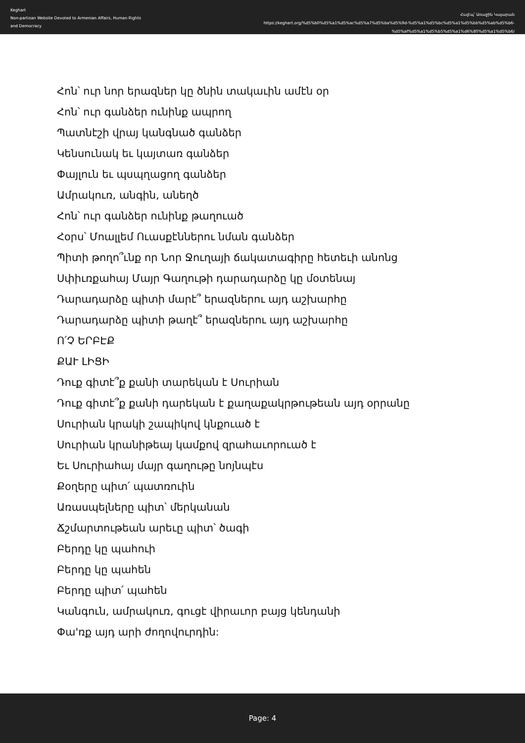Keghart
Non-partisan Website Devoted to Armenian Affairs, Human Rights and Democracy
Հալէպ՝ Առաջին Կայարան
https://keghart.org/%d5%b0%d5%a1%d5%ac%d5%a7%d5%ba%d5%9d-%d5%a1%d5%bc%d5%a1%d5%bb%d5%ab%d5%b6-%d5%af%d5%a1%d5%b5%d5%a1%d6%80%d5%a1%d5%b6/
Հոն՝ ուր նոր երազներ կը ծնին տակաւին ամէն օր
Հոն՝ ուր գանձեր ունինք ապրող
Պատնէշի վրայ կանգնած գանձեր
Կենսունակ եւ կայտառ գանձեր
Փայլուն եւ պսպղացող գանձեր
Ամրակուռ, անգին, անեղծ
Հոն՝ ուր գանձեր ունինք թաղուած
Հօրս՝ Մոալլեմ Ուասքէններու նման գանձեր
Պիտի թողո՞ւնք որ Նոր Ջուղայի ճակատագիրը հետեւի անոնց
Սփիւռքահայ Մայր Գաղութի դարադարձը կը մօտենայ
Դարադարձը պիտի մարէ՞ երազներու այդ աշխարհը
Դարադարձը պիտի թաղէ՞ երազներու այդ աշխարհը
Ո՛Չ ԵՐԲԷՔ
ՔԱՒ ԼԻՑԻ
Դուք գիտէ՞ք քանի տարեկան է Սուրիան
Դուք գիտէ՞ք քանի դարեկան է քաղաքակրթութեան այդ օրրանը
Սուրիան կրակի շապիկով կնքուած է
Սուրիան կրանիթեայ կամքով զրահաւորուած է
Եւ Սուրիահայ մայր գաղութը նոյնպէս
Քօղերը պիտ՛ պատռուին
Առասպելները պիտ՝ մերկանան
Ճշմարտութեան արեւը պիտ՝ ծագի
Բերդը կը պահուի
Բերդը կը պահեն
Բերդը պիտ՛ պահեն
Կանգուն, ամրակուռ, գուցէ վիրաւոր բայց կենդանի
Փա'ռք այդ արի ժողովուրդին:
Page: 4